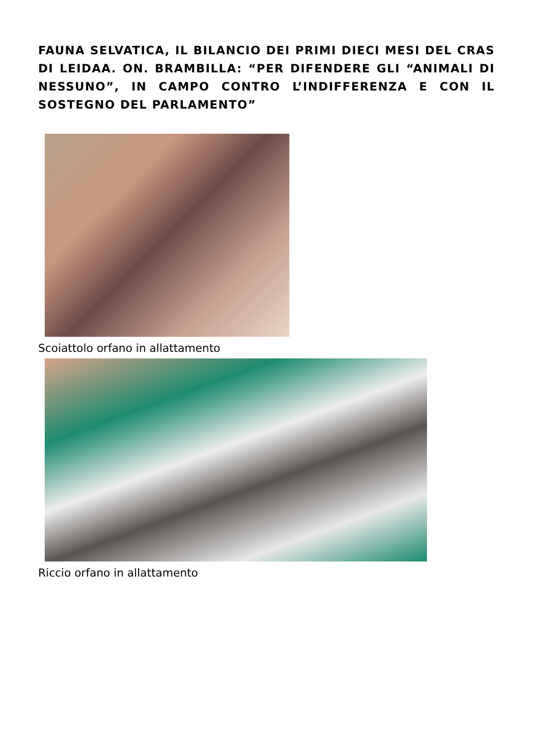FAUNA SELVATICA, IL BILANCIO DEI PRIMI DIECI MESI DEL CRAS DI LEIDAA. ON. BRAMBILLA: “PER DIFENDERE GLI “ANIMALI DI NESSUNO”, IN CAMPO CONTRO L’INDIFFERENZA E CON IL SOSTEGNO DEL PARLAMENTO”
Scoiattolo orfano in allattamento
Riccio orfano in allattamento